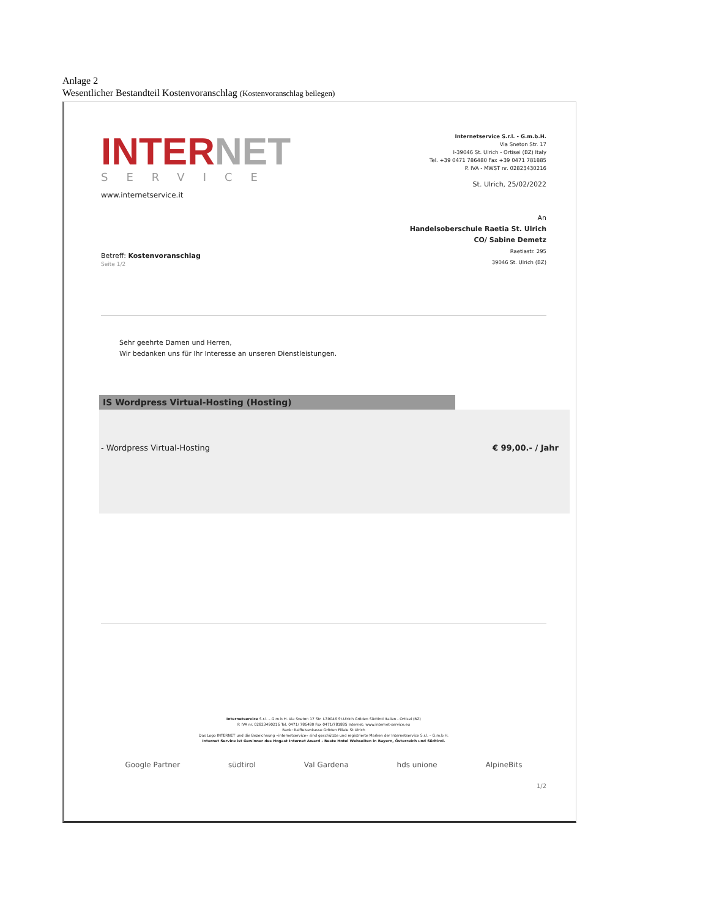Anlage 2
Wesentlicher Bestandteil Kostenvoranschlag (Kostenvoranschlag beilegen)
INTERNET
SERVICE
www.internetservice.it
Internetservice S.r.l. - G.m.b.H.
Via Sneton Str. 17
I-39046 St. Ulrich - Ortisei (BZ) Italy
Tel. +39 0471 786480 Fax +39 0471 781885
P. IVA - MWST nr. 02823430216
St. Ulrich, 25/02/2022
Betreff: Kostenvoranschlag
Seite 1/2
An
Handelsoberschule Raetia St. Ulrich
CO/ Sabine Demetz
Raetiastr. 295
39046 St. Ulrich (BZ)
Sehr geehrte Damen und Herren,
Wir bedanken uns für Ihr Interesse an unseren Dienstleistungen.
IS Wordpress Virtual-Hosting (Hosting)
- Wordpress Virtual-Hosting € 99,00.- / Jahr
Internetservice S.r.l. – G.m.b.H. Via Sneton 17 Str. I-39046 St.Ulrich Gröden Südtirol Italien - Ortisei (BZ)
P. IVA nr. 02823490216 Tel. 0471/ 786480 Fax 0471/781885 Internet: www.internet-service.eu
Bank: Raiffeisenkasse Gröden Filiale St.Ulrich
Das Logo INTERNET und die Bezeichnung «internetservice» sind geschützte und registrierte Marken der Internetservice S.r.l. – G.m.b.H.
Internet Service ist Gewinner des Hogast Internet Award - Beste Hotel Webseiten in Bayern, Österreich und Südtirol.
Google Partner südtirol Val Gardena hds unione AlpineBits
1/2